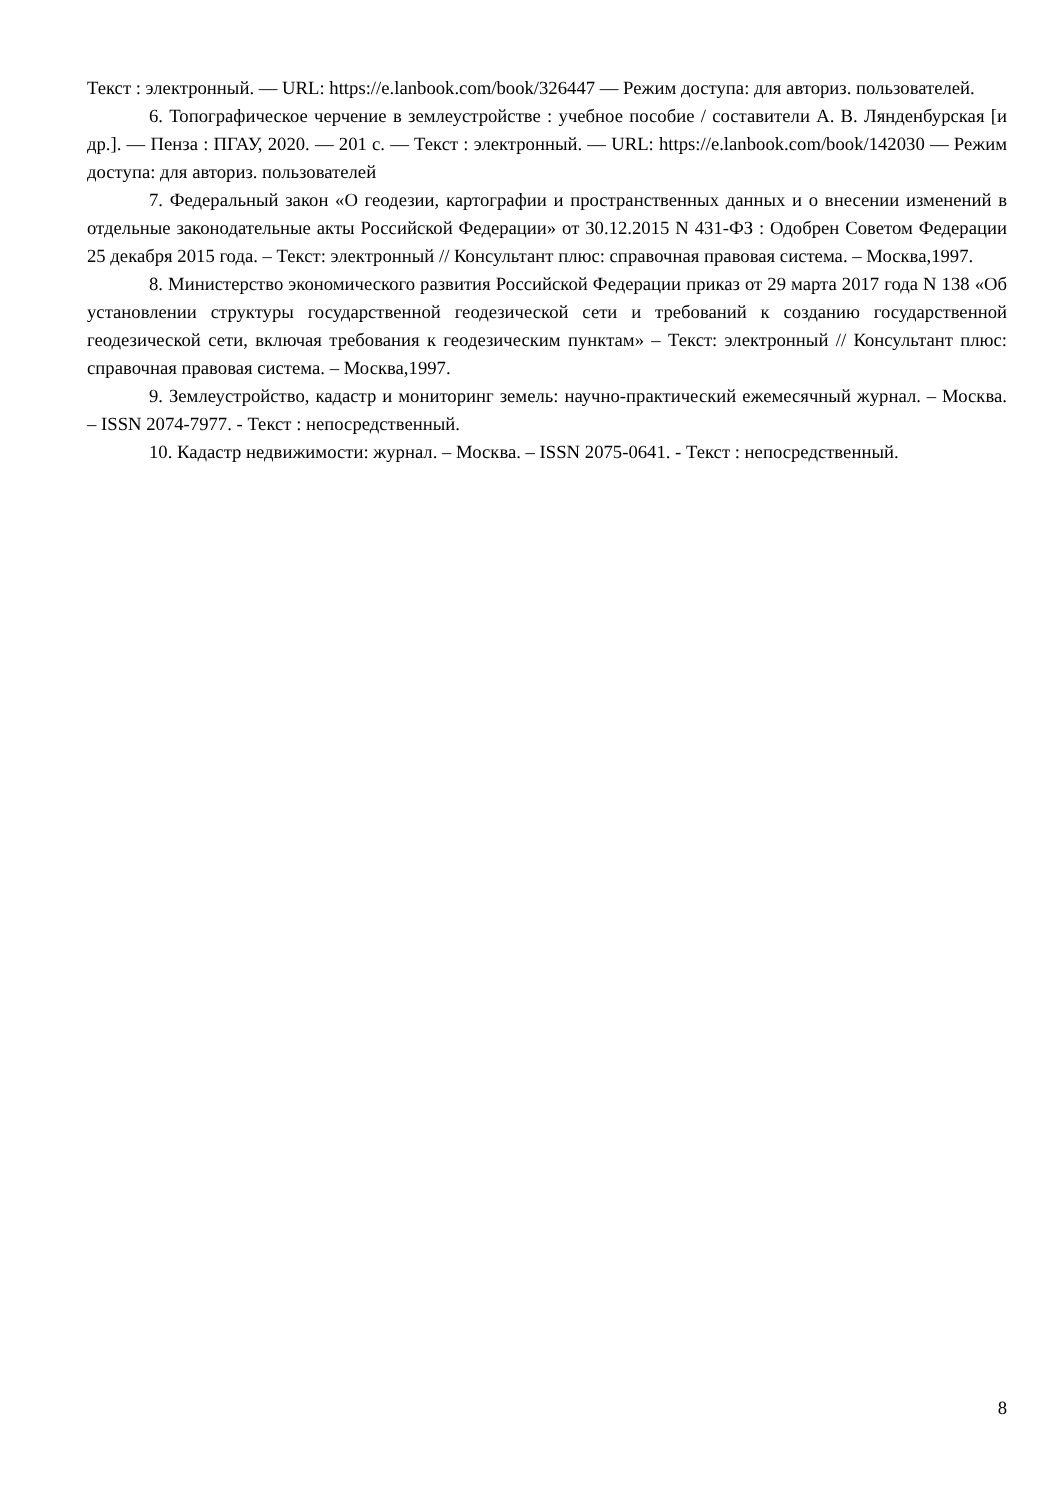Текст : электронный. — URL: https://e.lanbook.com/book/326447 — Режим доступа: для авториз. пользователей.
6. Топографическое черчение в землеустройстве : учебное пособие / составители А. В. Лянденбурская [и др.]. — Пенза : ПГАУ, 2020. — 201 с. — Текст : электронный. — URL: https://e.lanbook.com/book/142030 — Режим доступа: для авториз. пользователей
7. Федеральный закон «О геодезии, картографии и пространственных данных и о внесении изменений в отдельные законодательные акты Российской Федерации» от 30.12.2015 N 431-ФЗ : Одобрен Советом Федерации 25 декабря 2015 года. – Текст: электронный // Консультант плюс: справочная правовая система. – Москва,1997.
8. Министерство экономического развития Российской Федерации приказ от 29 марта 2017 года N 138 «Об установлении структуры государственной геодезической сети и требований к созданию государственной геодезической сети, включая требования к геодезическим пунктам» – Текст: электронный // Консультант плюс: справочная правовая система. – Москва,1997.
9. Землеустройство, кадастр и мониторинг земель: научно-практический ежемесячный журнал. – Москва. – ISSN 2074-7977. - Текст : непосредственный.
10. Кадастр недвижимости: журнал. – Москва. – ISSN 2075-0641. - Текст : непосредственный.
8